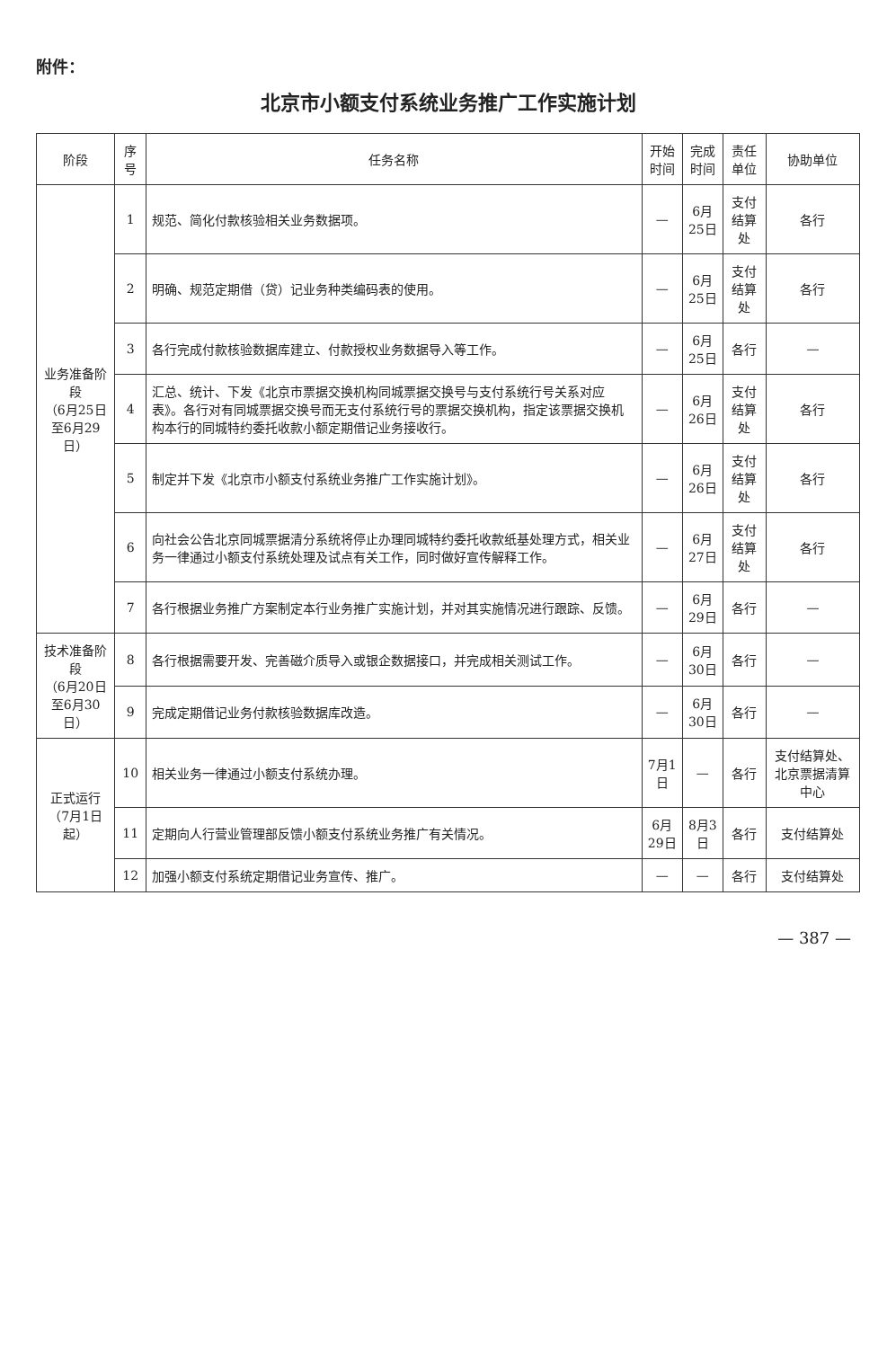附件：
北京市小额支付系统业务推广工作实施计划
| 阶段 | 序号 | 任务名称 | 开始时间 | 完成时间 | 责任单位 | 协助单位 |
| --- | --- | --- | --- | --- | --- | --- |
| 业务准备阶段 （6月25日至6月29日） | 1 | 规范、简化付款核验相关业务数据项。 | — | 6月25日 | 支付结算处 | 各行 |
| | 2 | 明确、规范定期借（贷）记业务种类编码表的使用。 | — | 6月25日 | 支付结算处 | 各行 |
| | 3 | 各行完成付款核验数据库建立、付款授权业务数据导入等工作。 | — | 6月25日 | 各行 | — |
| | 4 | 汇总、统计、下发《北京市票据交换机构同城票据交换号与支付系统行号关系对应表》。各行对有同城票据交换号而无支付系统行号的票据交换机构，指定该票据交换机构本行的同城特约委托收款小额定期借记业务接收行。 | — | 6月26日 | 支付结算处 | 各行 |
| | 5 | 制定并下发《北京市小额支付系统业务推广工作实施计划》。 | — | 6月26日 | 支付结算处 | 各行 |
| | 6 | 向社会公告北京同城票据清分系统将停止办理同城特约委托收款纸基处理方式，相关业务一律通过小额支付系统处理及试点有关工作，同时做好宣传解释工作。 | — | 6月27日 | 支付结算处 | 各行 |
| | 7 | 各行根据业务推广方案制定本行业务推广实施计划，并对其实施情况进行跟踪、反馈。 | — | 6月29日 | 各行 | — |
| 技术准备阶段 （6月20日至6月30日） | 8 | 各行根据需要开发、完善磁介质导入或银企数据接口，并完成相关测试工作。 | — | 6月30日 | 各行 | — |
| | 9 | 完成定期借记业务付款核验数据库改造。 | — | 6月30日 | 各行 | — |
| 正式运行 （7月1日起） | 10 | 相关业务一律通过小额支付系统办理。 | 7月1日 | — | 各行 | 支付结算处、北京票据清算中心 |
| | 11 | 定期向人行营业管理部反馈小额支付系统业务推广有关情况。 | 6月29日 | 8月3日 | 各行 | 支付结算处 |
| | 12 | 加强小额支付系统定期借记业务宣传、推广。 | — | — | 各行 | 支付结算处 |
— 387 —